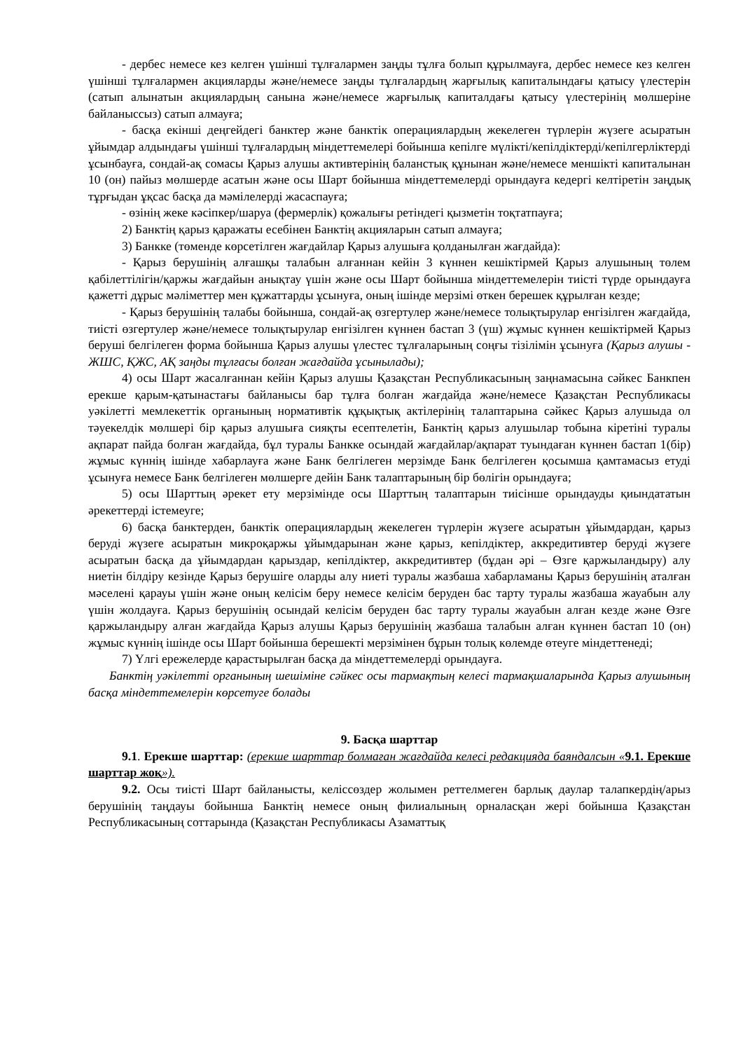- дербес немесе кез келген үшінші тұлғалармен заңды тұлға болып құрылмауға, дербес немесе кез келген үшінші тұлғалармен акцияларды және/немесе заңды тұлғалардың жарғылық капиталындағы қатысу үлестерін (сатып алынатын акциялардың санына және/немесе жарғылық капиталдағы қатысу үлестерінің мөлшеріне байланыссыз) сатып алмауға;
- басқа екінші деңгейдегі банктер және банктік операциялардың жекелеген түрлерін жүзеге асыратын ұйымдар алдындағы үшінші тұлғалардың міндеттемелері бойынша кепілге мүлікті/кепілдіктерді/кепілгерліктерді ұсынбауға, сондай-ақ сомасы Қарыз алушы активтерінің баланстық құнынан және/немесе меншікті капиталынан 10 (он) пайыз мөлшерде асатын және осы Шарт бойынша міндеттемелерді орындауға кедергі келтіретін заңдық тұрғыдан ұқсас басқа да мәмілелерді жасаспауға;
- өзінің жеке кәсіпкер/шаруа (фермерлік) қожалығы ретіндегі қызметін тоқтатпауға;
2) Банктің қарыз қаражаты есебінен Банктің акцияларын сатып алмауға;
3) Банкке (төменде көрсетілген жағдайлар Қарыз алушыға қолданылған жағдайда):
- Қарыз берушінің алғашқы талабын алғаннан кейін 3 күннен кешіктірмей Қарыз алушының төлем қабілеттілігін/қаржы жағдайын анықтау үшін және осы Шарт бойынша міндеттемелерін тиісті түрде орындауға қажетті дұрыс мәліметтер мен құжаттарды ұсынуға, оның ішінде мерзімі өткен берешек құрылған кезде;
- Қарыз берушінің талабы бойынша, сондай-ақ өзгертулер және/немесе толықтырулар енгізілген жағдайда, тиісті өзгертулер және/немесе толықтырулар енгізілген күннен бастап 3 (үш) жұмыс күннен кешіктірмей Қарыз беруші белгілеген форма бойынша Қарыз алушы үлестес тұлғаларының соңғы тізілімін ұсынуға (Қарыз алушы - ЖШС, ҚЖС, АҚ заңды тұлғасы болған жағдайда ұсынылады);
4) осы Шарт жасалғаннан кейін Қарыз алушы Қазақстан Республикасының заңнамасына сәйкес Банкпен ерекше қарым-қатынастағы байланысы бар тұлға болған жағдайда және/немесе Қазақстан Республикасы уәкілетті мемлекеттік органының нормативтік құқықтық актілерінің талаптарына сәйкес Қарыз алушыда ол тәуекелдік мөлшері бір қарыз алушыға сияқты есептелетін, Банктің қарыз алушылар тобына кіретіні туралы ақпарат пайда болған жағдайда, бұл туралы Банкке осындай жағдайлар/ақпарат туындаған күннен бастап 1(бір) жұмыс күннің ішінде хабарлауға және Банк белгілеген мерзімде Банк белгілеген қосымша қамтамасыз етуді ұсынуға немесе Банк белгілеген мөлшерге дейін Банк талаптарының бір бөлігін орындауға;
5) осы Шарттың әрекет ету мерзімінде осы Шарттың талаптарын тиісінше орындауды қиындататын әрекеттерді істемеуге;
6) басқа банктерден, банктік операциялардың жекелеген түрлерін жүзеге асыратын ұйымдардан, қарыз беруді жүзеге асыратын микроқаржы ұйымдарынан және қарыз, кепілдіктер, аккредитивтер беруді жүзеге асыратын басқа да ұйымдардан қарыздар, кепілдіктер, аккредитивтер (бұдан әрі – Өзге қаржыландыру) алу ниетін білдіру кезінде Қарыз берушіге оларды алу ниеті туралы жазбаша хабарламаны Қарыз берушінің аталған мәселені қарауы үшін және оның келісім беру немесе келісім беруден бас тарту туралы жазбаша жауабын алу үшін жолдауға. Қарыз берушінің осындай келісім беруден бас тарту туралы жауабын алған кезде және Өзге қаржыландыру алған жағдайда Қарыз алушы Қарыз берушінің жазбаша талабын алған күннен бастап 10 (он) жұмыс күннің ішінде осы Шарт бойынша берешекті мерзімінен бұрын толық көлемде өтеуге міндеттенеді;
7) Үлгі ережелерде қарастырылған басқа да міндеттемелерді орындауға.
Банктің уәкілетті органының шешіміне сәйкес осы тармақтың келесі тармақшаларында Қарыз алушының басқа міндеттемелерін көрсетуге болады
9. Басқа шарттар
9.1. Ерекше шарттар: (ерекше шарттар болмаған жағдайда келесі редакцияда баяндалсын «9.1. Ерекше шарттар жоқ»).
9.2. Осы тиісті Шарт байланысты, келіссөздер жолымен реттелмеген барлық даулар талапкердің/арыз берушінің таңдауы бойынша Банктің немесе оның филиалының орналасқан жері бойынша Қазақстан Республикасының соттарында (Қазақстан Республикасы Азаматтық